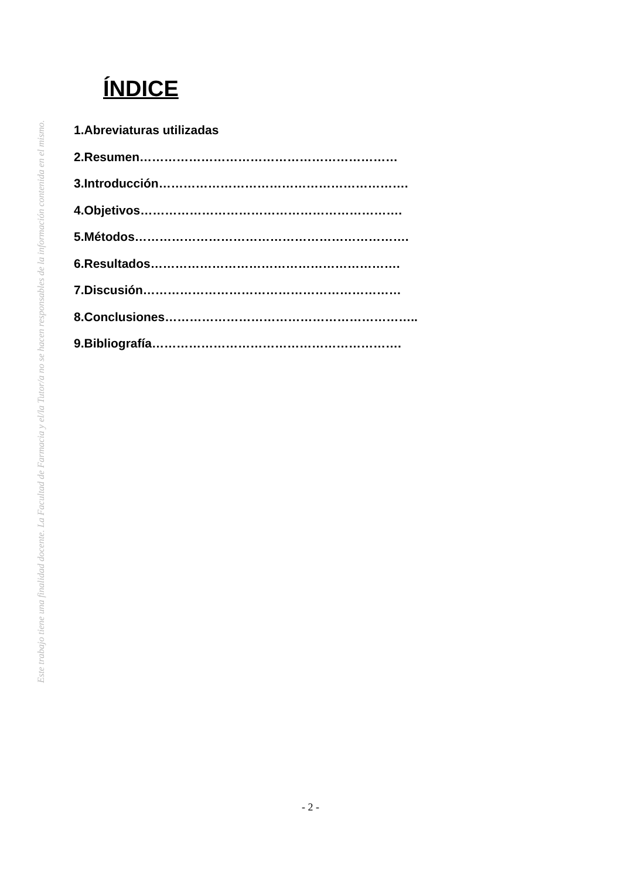ÍNDICE
1.Abreviaturas utilizadas
2.Resumen………………………………………………………
3.Introducción…………………………………………………….
4.Objetivos……………………………………………………….
5.Métodos………………………………………………………….
6.Resultados…………………………………………………….
7.Discusión………………………………………………………
8.Conclusiones……………………………………………………..
9.Bibliografía…………………………………………………….
Este trabajo tiene una finalidad docente. La Facultad de Farmacia y el/la Tutor/a no se hacen responsables de la información contenida en el mismo.
- 2 -